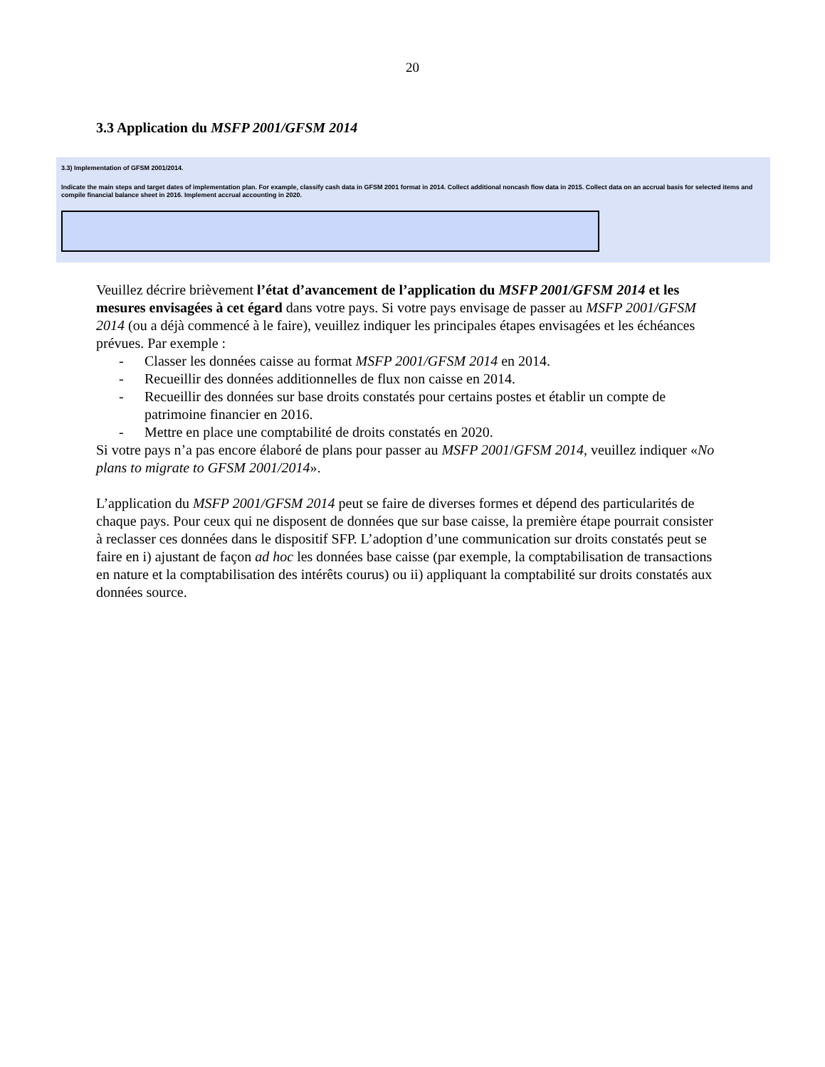20
3.3 Application du MSFP 2001/GFSM 2014
3.3) Implementation of GFSM 2001/2014.
Indicate the main steps and target dates of implementation plan. For example, classify cash data in GFSM 2001 format in 2014. Collect additional noncash flow data in 2015. Collect data on an accrual basis for selected items and compile financial balance sheet in 2016. Implement accrual accounting in 2020.
Veuillez décrire brièvement l’état d’avancement de l’application du MSFP 2001/GFSM 2014 et les mesures envisagées à cet égard dans votre pays. Si votre pays envisage de passer au MSFP 2001/GFSM 2014 (ou a déjà commencé à le faire), veuillez indiquer les principales étapes envisagées et les échéances prévues. Par exemple :
- Classer les données caisse au format MSFP 2001/GFSM 2014 en 2014.
- Recueillir des données additionnelles de flux non caisse en 2014.
- Recueillir des données sur base droits constatés pour certains postes et établir un compte de patrimoine financier en 2016.
- Mettre en place une comptabilité de droits constatés en 2020.
Si votre pays n’a pas encore élaboré de plans pour passer au MSFP 2001/GFSM 2014, veuillez indiquer «No plans to migrate to GFSM 2001/2014».
L’application du MSFP 2001/GFSM 2014 peut se faire de diverses formes et dépend des particularités de chaque pays. Pour ceux qui ne disposent de données que sur base caisse, la première étape pourrait consister à reclasser ces données dans le dispositif SFP. L’adoption d’une communication sur droits constatés peut se faire en i) ajustant de façon ad hoc les données base caisse (par exemple, la comptabilisation de transactions en nature et la comptabilisation des intérêts courus) ou ii) appliquant la comptabilité sur droits constatés aux données source.